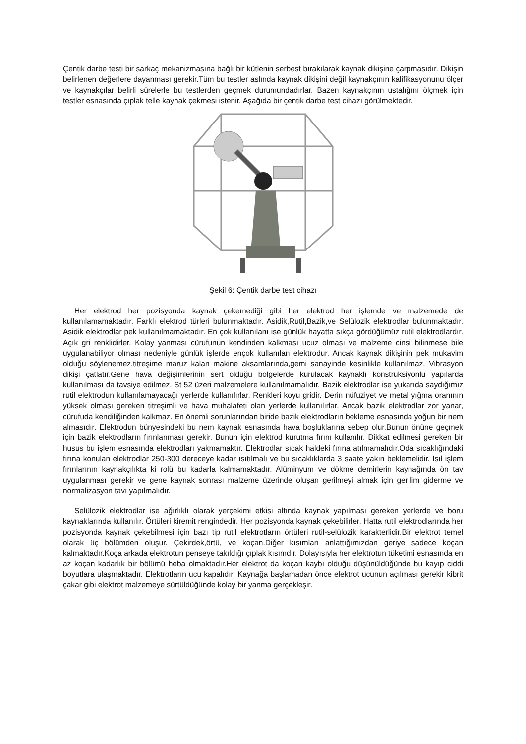Çentik darbe testi bir sarkaç mekanizmasına bağlı bir kütlenin serbest bırakılarak kaynak dikişine çarpmasıdır. Dikişin belirlenen değerlere dayanması gerekir.Tüm bu testler aslında kaynak dikişini değil kaynakçının kalifikasyonunu ölçer ve kaynakçılar belirli sürelerle bu testlerden geçmek durumundadırlar. Bazen kaynakçının ustalığını ölçmek için testler esnasında çıplak telle kaynak çekmesi istenir. Aşağıda bir çentik darbe test cihazı görülmektedir.
Şekil 6: Çentik darbe test cihazı
Her elektrod her pozisyonda kaynak çekemediği gibi her elektrod her işlemde ve malzemede de kullanılamamaktadır. Farklı elektrod türleri bulunmaktadır. Asidik,Rutil,Bazik,ve Selülozik elektrodlar bulunmaktadır. Asidik elektrodlar pek kullanılmamaktadır. En çok kullanılanı ise günlük hayatta sıkça gördüğümüz rutil elektrodlardır. Açık gri renklidirler. Kolay yanması cürufunun kendinden kalkması ucuz olması ve malzeme cinsi bilinmese bile uygulanabiliyor olması nedeniyle günlük işlerde ençok kullanılan elektrodur. Ancak kaynak dikişinin pek mukavim olduğu söylenemez,titreşime maruz kalan makine aksamlarında,gemi sanayinde kesinlikle kullanılmaz. Vibrasyon dikişi çatlatır.Gene hava değişimlerinin sert olduğu bölgelerde kurulacak kaynaklı konstrüksiyonlu yapılarda kullanılması da tavsiye edilmez. St 52 üzeri malzemelere kullanılmamalıdır. Bazik elektrodlar ise yukarıda saydığımız rutil elektrodun kullanılamayacağı yerlerde kullanılırlar. Renkleri koyu gridir. Derin nüfuziyet ve metal yığma oranının yüksek olması gereken titreşimli ve hava muhalafeti olan yerlerde kullanılırlar. Ancak bazik elektrodlar zor yanar, cürufuda kendiliğinden kalkmaz. En önemli sorunlarından biride bazik elektrodların bekleme esnasında yoğun bir nem almasıdır. Elektrodun bünyesindeki bu nem kaynak esnasında hava boşluklarına sebep olur.Bunun önüne geçmek için bazik elektrodların fırınlanması gerekir. Bunun için elektrod kurutma fırını kullanılır. Dikkat edilmesi gereken bir husus bu işlem esnasında elektrodları yakmamaktır. Elektrodlar sıcak haldeki fırına atılmamalıdır.Oda sıcaklığındaki fırına konulan elektrodlar 250-300 dereceye kadar ısıtılmalı ve bu sıcaklıklarda 3 saate yakın beklemelidir. Isıl işlem fırınlarının kaynakçılıkta ki rolü bu kadarla kalmamaktadır. Alüminyum ve dökme demirlerin kaynağında ön tav uygulanması gerekir ve gene kaynak sonrası malzeme üzerinde oluşan gerilmeyi almak için gerilim giderme ve normalizasyon tavı yapılmalıdır.
Selülozik elektrodlar ise ağırlıklı olarak yerçekimi etkisi altında kaynak yapılması gereken yerlerde ve boru kaynaklarında kullanılır. Örtüleri kiremit rengindedir. Her pozisyonda kaynak çekebilirler. Hatta rutil elektrodlarında her pozisyonda kaynak çekebilmesi için bazı tip rutil elektrotların örtüleri rutil-selülozik karakterlidir.Bir elektrot temel olarak üç bölümden oluşur. Çekirdek,örtü, ve koçan.Diğer kısımları anlattığımızdan geriye sadece koçan kalmaktadır.Koça arkada elektrotun penseye takıldığı çıplak kısımdır. Dolayısıyla her elektrotun tüketimi esnasında en az koçan kadarlık bir bölümü heba olmaktadır.Her elektrot da koçan kaybı olduğu düşünüldüğünde bu kayıp ciddi boyutlara ulaşmaktadır. Elektrotların ucu kapalıdır. Kaynağa başlamadan önce elektrot ucunun açılması gerekir kibrit çakar gibi elektrot malzemeye sürtüldüğünde kolay bir yanma gerçekleşir.